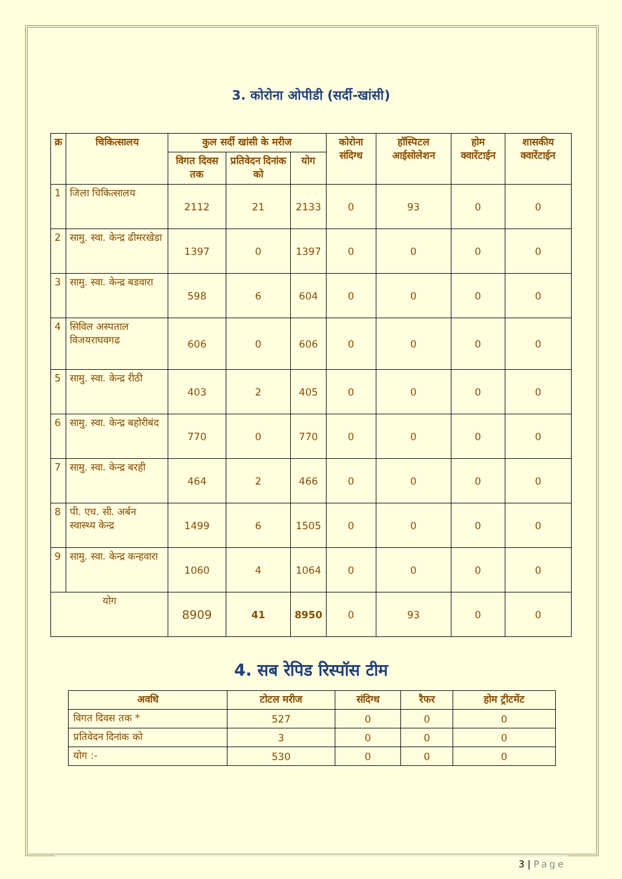3. कोरोना ओपीडी (सर्दी-खांसी)
| क्र | चिकित्सालय | कुल सर्दी खांसी के मरीज | | | कोरोना संदिग्ध | हॉस्पिटल आईसोलेशन | होम क्वारेंटाईन | शासकीय क्वारेंटाईन |
| --- | --- | --- | --- | --- | --- | --- | --- | --- |
| | | विगत दिवस तक | प्रतिवेदन दिनांक को | योग | | | | |
| 1 | जिला चिकित्सालय | 2112 | 21 | 2133 | 0 | 93 | 0 | 0 |
| 2 | सामु. स्वा. केन्द्र ढीमरखेडा | 1397 | 0 | 1397 | 0 | 0 | 0 | 0 |
| 3 | सामु. स्वा. केन्द्र बडवारा | 598 | 6 | 604 | 0 | 0 | 0 | 0 |
| 4 | सिविल अस्पताल विजयराघवगढ | 606 | 0 | 606 | 0 | 0 | 0 | 0 |
| 5 | सामु. स्वा. केन्द्र रीठी | 403 | 2 | 405 | 0 | 0 | 0 | 0 |
| 6 | सामु. स्वा. केन्द्र बहोरीबंद | 770 | 0 | 770 | 0 | 0 | 0 | 0 |
| 7 | सामु. स्वा. केन्द्र बरही | 464 | 2 | 466 | 0 | 0 | 0 | 0 |
| 8 | पी. एच. सी. अर्बन स्वास्थ्य केन्द्र | 1499 | 6 | 1505 | 0 | 0 | 0 | 0 |
| 9 | सामु. स्वा. केन्द्र कन्हवारा | 1060 | 4 | 1064 | 0 | 0 | 0 | 0 |
| योग | | 8909 | 41 | 8950 | 0 | 93 | 0 | 0 |
4. सब रेपिड रिस्पॉस टीम
| अवधि | टोटल मरीज | संदिग्ध | रैफर | होम ट्रीटमेंट |
| --- | --- | --- | --- | --- |
| विगत दिवस तक * | 527 | 0 | 0 | 0 |
| प्रतिवेदन दिनांक को | 3 | 0 | 0 | 0 |
| योग :- | 530 | 0 | 0 | 0 |
3 | Page